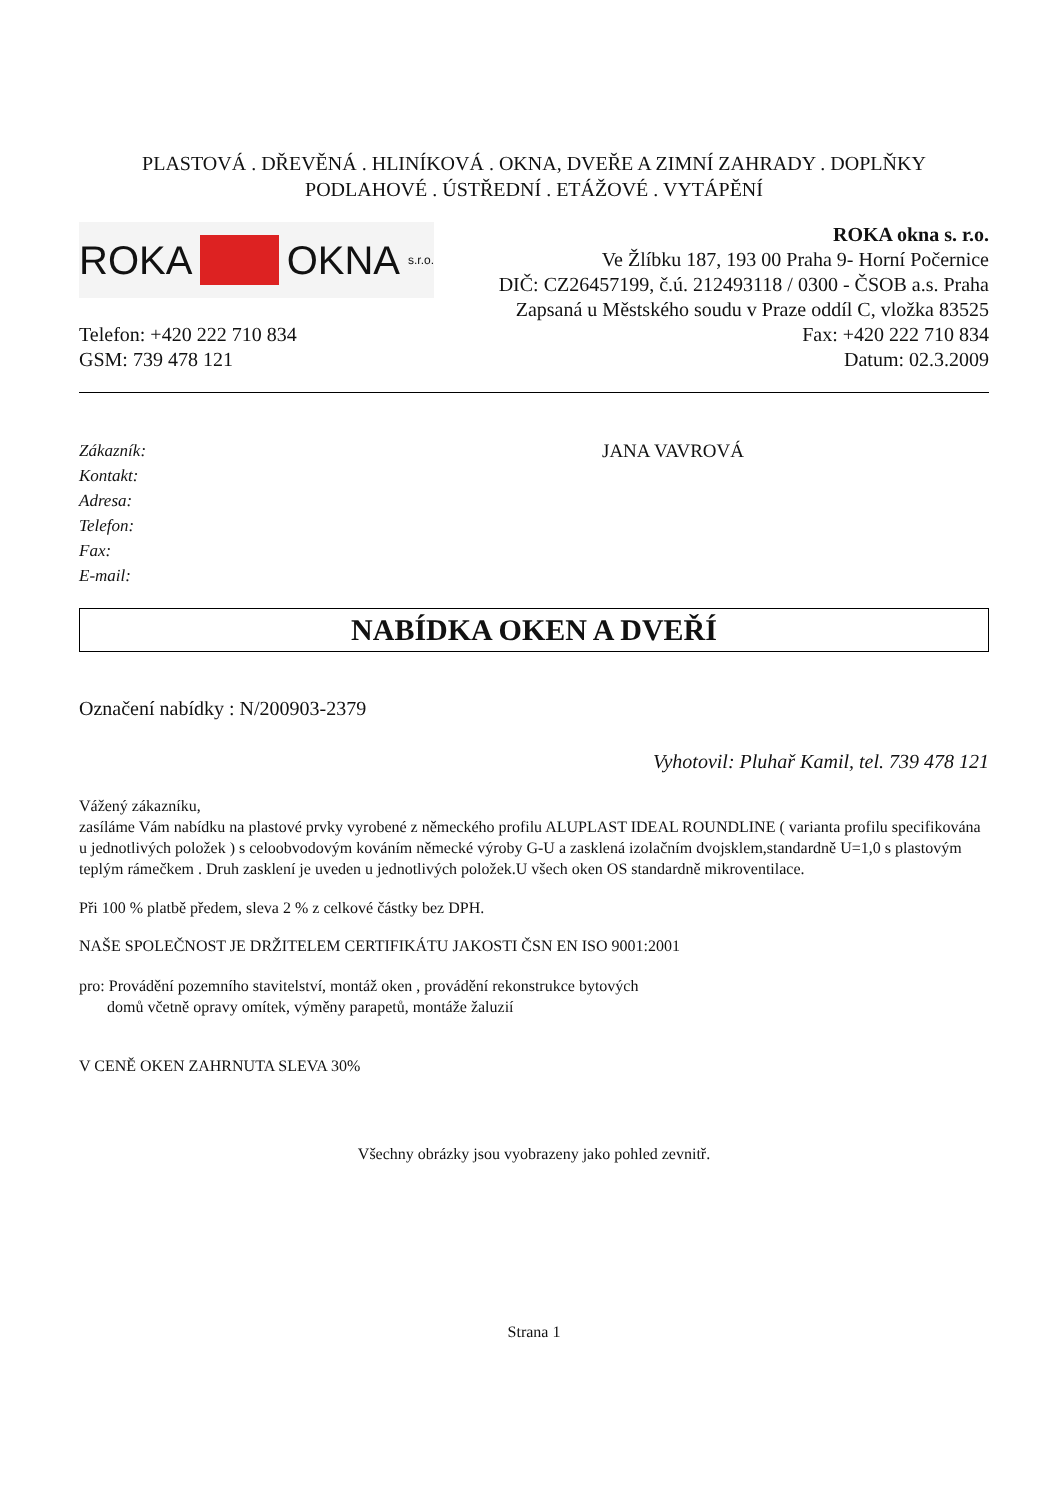PLASTOVÁ . DŘEVĚNÁ . HLINÍKOVÁ . OKNA, DVEŘE A ZIMNÍ ZAHRADY . DOPLŇKY
PODLAHOVÉ . ÚSTŘEDNÍ . ETÁŽOVÉ . VYTÁPĚNÍ
ROKA OKNA s.r.o.
ROKA okna s. r.o.
Ve Žlíbku 187, 193 00 Praha 9- Horní Počernice
DIČ: CZ26457199, č.ú. 212493118 / 0300 - ČSOB a.s. Praha
Zapsaná u Městského soudu v Praze oddíl C, vložka 83525
Telefon: +420 222 710 834
GSM: 739 478 121
Fax: +420 222 710 834
Datum: 02.3.2009
Zákazník:
Kontakt:
Adresa:
Telefon:
Fax:
E-mail:
JANA VAVROVÁ
NABÍDKA OKEN A DVEŘÍ
Označení nabídky : N/200903-2379
Vyhotovil: Pluhař Kamil, tel. 739 478 121
Vážený zákazníku,
zasíláme Vám nabídku na plastové prvky vyrobené z německého profilu ALUPLAST IDEAL ROUNDLINE ( varianta profilu specifikována u jednotlivých položek ) s celoobvodovým kováním německé výroby G-U a zasklená izolačním dvojsklem,standardně U=1,0 s plastovým teplým rámečkem . Druh zasklení je uveden u jednotlivých položek.U všech oken OS standardně mikroventilace.
Při 100 % platbě předem, sleva 2 % z celkové částky bez DPH.
NAŠE SPOLEČNOST JE DRŽITELEM CERTIFIKÁTU JAKOSTI ČSN EN ISO 9001:2001
pro: Provádění pozemního stavitelství, montáž oken , provádění rekonstrukce bytových
domů včetně opravy omítek, výměny parapetů, montáže žaluzií
V CENĚ OKEN ZAHRNUTA SLEVA 30%
Všechny obrázky jsou vyobrazeny jako pohled zevnitř.
Strana 1